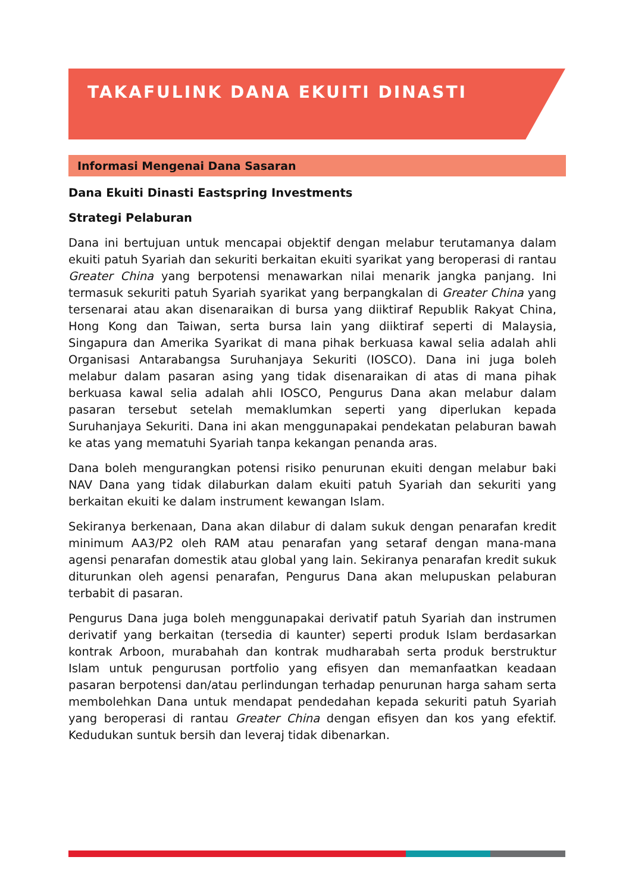TAKAFULINK DANA EKUITI DINASTI
Informasi Mengenai Dana Sasaran
Dana Ekuiti Dinasti Eastspring Investments
Strategi Pelaburan
Dana ini bertujuan untuk mencapai objektif dengan melabur terutamanya dalam ekuiti patuh Syariah dan sekuriti berkaitan ekuiti syarikat yang beroperasi di rantau Greater China yang berpotensi menawarkan nilai menarik jangka panjang. Ini termasuk sekuriti patuh Syariah syarikat yang berpangkalan di Greater China yang tersenarai atau akan disenaraikan di bursa yang diiktiraf Republik Rakyat China, Hong Kong dan Taiwan, serta bursa lain yang diiktiraf seperti di Malaysia, Singapura dan Amerika Syarikat di mana pihak berkuasa kawal selia adalah ahli Organisasi Antarabangsa Suruhanjaya Sekuriti (IOSCO). Dana ini juga boleh melabur dalam pasaran asing yang tidak disenaraikan di atas di mana pihak berkuasa kawal selia adalah ahli IOSCO, Pengurus Dana akan melabur dalam pasaran tersebut setelah memaklumkan seperti yang diperlukan kepada Suruhanjaya Sekuriti. Dana ini akan menggunapakai pendekatan pelaburan bawah ke atas yang mematuhi Syariah tanpa kekangan penanda aras.
Dana boleh mengurangkan potensi risiko penurunan ekuiti dengan melabur baki NAV Dana yang tidak dilaburkan dalam ekuiti patuh Syariah dan sekuriti yang berkaitan ekuiti ke dalam instrument kewangan Islam.
Sekiranya berkenaan, Dana akan dilabur di dalam sukuk dengan penarafan kredit minimum AA3/P2 oleh RAM atau penarafan yang setaraf dengan mana-mana agensi penarafan domestik atau global yang lain. Sekiranya penarafan kredit sukuk diturunkan oleh agensi penarafan, Pengurus Dana akan melupuskan pelaburan terbabit di pasaran.
Pengurus Dana juga boleh menggunapakai derivatif patuh Syariah dan instrumen derivatif yang berkaitan (tersedia di kaunter) seperti produk Islam berdasarkan kontrak Arboon, murabahah dan kontrak mudharabah serta produk berstruktur Islam untuk pengurusan portfolio yang efisyen dan memanfaatkan keadaan pasaran berpotensi dan/atau perlindungan terhadap penurunan harga saham serta membolehkan Dana untuk mendapat pendedahan kepada sekuriti patuh Syariah yang beroperasi di rantau Greater China dengan efisyen dan kos yang efektif. Kedudukan suntuk bersih dan leveraj tidak dibenarkan.